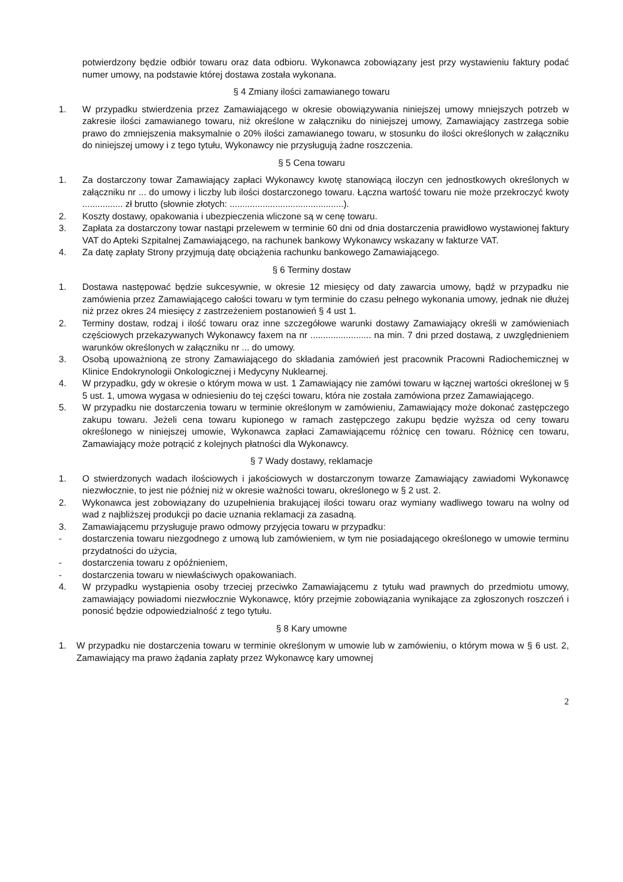potwierdzony będzie odbiór towaru oraz data odbioru. Wykonawca zobowiązany jest przy wystawieniu faktury podać numer umowy, na podstawie której dostawa została wykonana.
§ 4 Zmiany ilości zamawianego towaru
1. W przypadku stwierdzenia przez Zamawiającego w okresie obowiązywania niniejszej umowy mniejszych potrzeb w zakresie ilości zamawianego towaru, niż określone w załączniku do niniejszej umowy, Zamawiający zastrzega sobie prawo do zmniejszenia maksymalnie o 20% ilości zamawianego towaru, w stosunku do ilości określonych w załączniku do niniejszej umowy i z tego tytułu, Wykonawcy nie przysługują żadne roszczenia.
§ 5 Cena towaru
1. Za dostarczony towar Zamawiający zapłaci Wykonawcy kwotę stanowiącą iloczyn cen jednostkowych określonych w załączniku nr ... do umowy i liczby lub ilości dostarczonego towaru. Łączna wartość towaru nie może przekroczyć kwoty ................ zł brutto (słownie złotych: .............................................).
2. Koszty dostawy, opakowania i ubezpieczenia wliczone są w cenę towaru.
3. Zapłata za dostarczony towar nastąpi przelewem w terminie 60 dni od dnia dostarczenia prawidłowo wystawionej faktury VAT do Apteki Szpitalnej Zamawiającego, na rachunek bankowy Wykonawcy wskazany w fakturze VAT.
4. Za datę zapłaty Strony przyjmują datę obciążenia rachunku bankowego Zamawiającego.
§ 6 Terminy dostaw
1. Dostawa następować będzie sukcesywnie, w okresie 12 miesięcy od daty zawarcia umowy, bądź w przypadku nie zamówienia przez Zamawiającego całości towaru w tym terminie do czasu pełnego wykonania umowy, jednak nie dłużej niż przez okres 24 miesięcy z zastrzeżeniem postanowień § 4 ust 1.
2. Terminy dostaw, rodzaj i ilość towaru oraz inne szczegółowe warunki dostawy Zamawiający określi w zamówieniach częściowych przekazywanych Wykonawcy faxem na nr ........................ na min. 7 dni przed dostawą, z uwzględnieniem warunków określonych w załączniku nr ... do umowy.
3. Osobą upoważnioną ze strony Zamawiającego do składania zamówień jest pracownik Pracowni Radiochemicznej w Klinice Endokrynologii Onkologicznej i Medycyny Nuklearnej.
4. W przypadku, gdy w okresie o którym mowa w ust. 1 Zamawiający nie zamówi towaru w łącznej wartości określonej w § 5 ust. 1, umowa wygasa w odniesieniu do tej części towaru, która nie została zamówiona przez Zamawiającego.
5. W przypadku nie dostarczenia towaru w terminie określonym w zamówieniu, Zamawiający może dokonać zastępczego zakupu towaru. Jeżeli cena towaru kupionego w ramach zastępczego zakupu będzie wyższa od ceny towaru określonego w niniejszej umowie, Wykonawca zapłaci Zamawiającemu różnicę cen towaru. Różnicę cen towaru, Zamawiający może potrącić z kolejnych płatności dla Wykonawcy.
§ 7 Wady dostawy, reklamacje
1. O stwierdzonych wadach ilościowych i jakościowych w dostarczonym towarze Zamawiający zawiadomi Wykonawcę niezwłocznie, to jest nie później niż w okresie ważności towaru, określonego w § 2 ust. 2.
2. Wykonawca jest zobowiązany do uzupełnienia brakującej ilości towaru oraz wymiany wadliwego towaru na wolny od wad z najbliższej produkcji po dacie uznania reklamacji za zasadną.
3. Zamawiającemu przysługuje prawo odmowy przyjęcia towaru w przypadku:
- dostarczenia towaru niezgodnego z umową lub zamówieniem, w tym nie posiadającego określonego w umowie terminu przydatności do użycia,
- dostarczenia towaru z opóźnieniem,
- dostarczenia towaru w niewłaściwych opakowaniach.
4. W przypadku wystąpienia osoby trzeciej przeciwko Zamawiającemu z tytułu wad prawnych do przedmiotu umowy, zamawiający powiadomi niezwłocznie Wykonawcę, który przejmie zobowiązania wynikające za zgłoszonych roszczeń i ponosić będzie odpowiedzialność z tego tytułu.
§ 8 Kary umowne
1. W przypadku nie dostarczenia towaru w terminie określonym w umowie lub w zamówieniu, o którym mowa w § 6 ust. 2, Zamawiający ma prawo żądania zapłaty przez Wykonawcę kary umownej
2